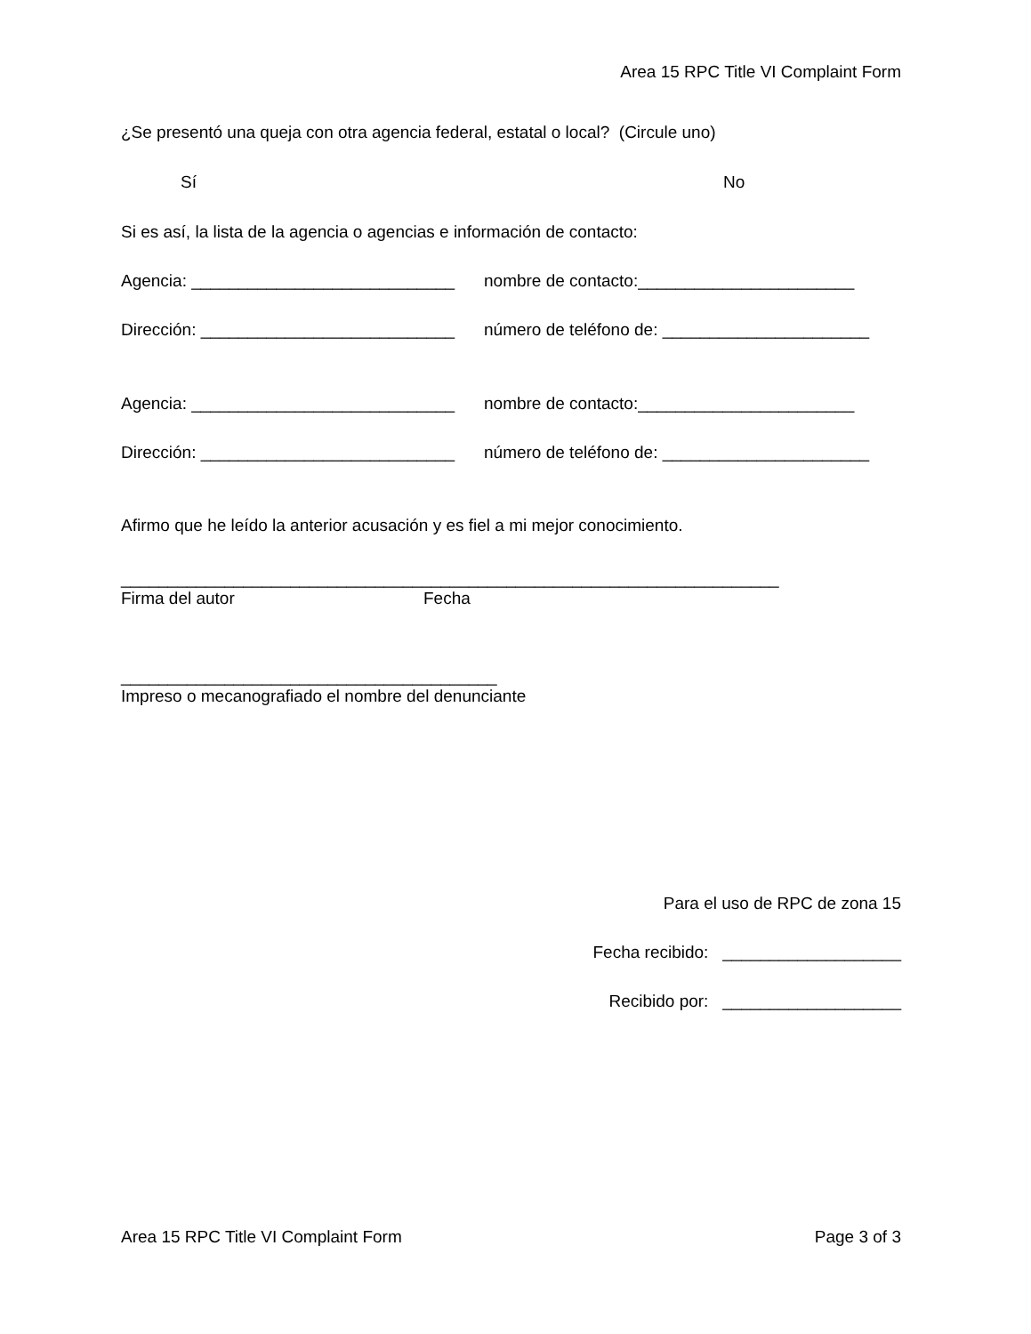Area 15 RPC Title VI Complaint Form
¿Se presentó una queja con otra agencia federal, estatal o local? (Circule uno)
Sí No
Si es así, la lista de la agencia o agencias e información de contacto:
Agencia: ____________________________ nombre de contacto:_______________________
Dirección: ___________________________ número de teléfono de: ______________________
Agencia: ____________________________ nombre de contacto:_______________________
Dirección: ___________________________ número de teléfono de: ______________________
Afirmo que he leído la anterior acusación y es fiel a mi mejor conocimiento.
______________________________________________________________________
Firma del autor Fecha
________________________________________
Impreso o mecanografiado el nombre del denunciante
Para el uso de RPC de zona 15
Fecha recibido: ___________________
Recibido por: ___________________
Area 15 RPC Title VI Complaint Form Page 3 of 3